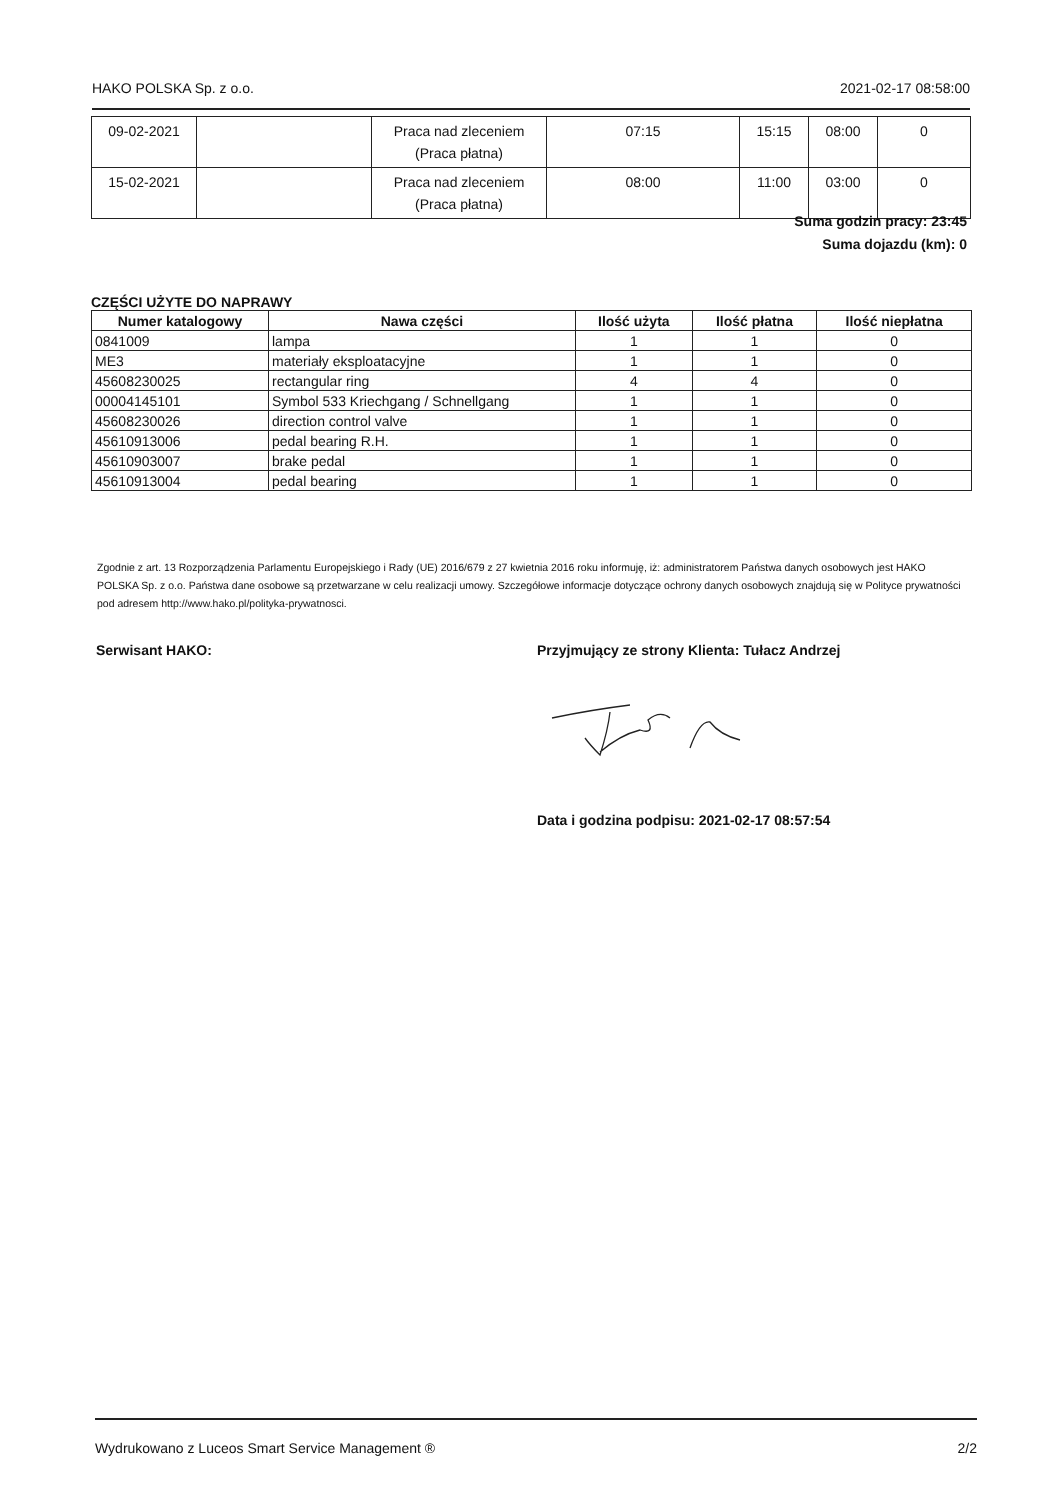HAKO POLSKA Sp. z o.o. 2021-02-17 08:58:00
| 09-02-2021 | | Praca nad zleceniem (Praca płatna) | 07:15 | 15:15 | 08:00 | 0 |
| 15-02-2021 | | Praca nad zleceniem (Praca płatna) | 08:00 | 11:00 | 03:00 | 0 |
Suma godzin pracy: 23:45
Suma dojazdu (km): 0
CZĘŚCI UŻYTE DO NAPRAWY
| Numer katalogowy | Nawa części | Ilość użyta | Ilość płatna | Ilość niepłatna |
| --- | --- | --- | --- | --- |
| 0841009 | lampa | 1 | 1 | 0 |
| ME3 | materiały eksploatacyjne | 1 | 1 | 0 |
| 45608230025 | rectangular ring | 4 | 4 | 0 |
| 00004145101 | Symbol 533 Kriechgang / Schnellgang | 1 | 1 | 0 |
| 45608230026 | direction control valve | 1 | 1 | 0 |
| 45610913006 | pedal bearing R.H. | 1 | 1 | 0 |
| 45610903007 | brake pedal | 1 | 1 | 0 |
| 45610913004 | pedal bearing | 1 | 1 | 0 |
Zgodnie z art. 13 Rozporządzenia Parlamentu Europejskiego i Rady (UE) 2016/679 z 27 kwietnia 2016 roku informuję, iż: administratorem Państwa danych osobowych jest HAKO POLSKA Sp. z o.o. Państwa dane osobowe są przetwarzane w celu realizacji umowy. Szczegółowe informacje dotyczące ochrony danych osobowych znajdują się w Polityce prywatności pod adresem http://www.hako.pl/polityka-prywatnosci.
Serwisant HAKO:
Przyjmujący ze strony Klienta: Tułacz Andrzej
Data i godzina podpisu: 2021-02-17 08:57:54
Wydrukowano z Luceos Smart Service Management ® 2/2